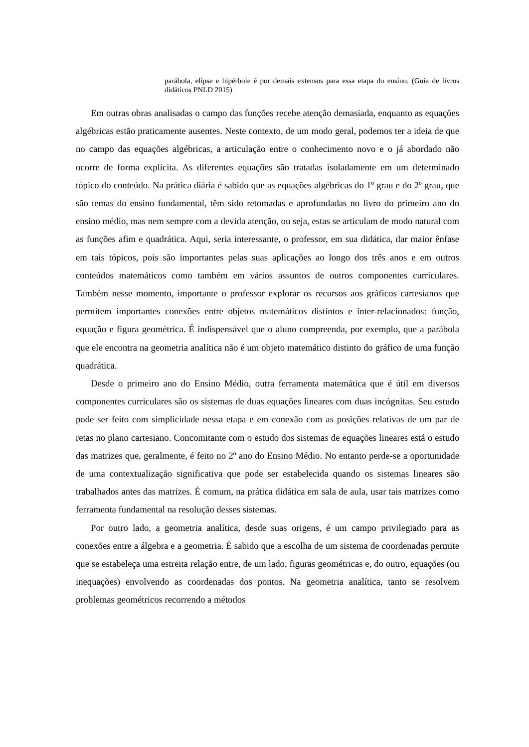parábola, elipse e hipérbole é por demais extensos para essa etapa do ensino. (Guia de livros didáticos PNLD 2015)
Em outras obras analisadas o campo das funções recebe atenção demasiada, enquanto as equações algébricas estão praticamente ausentes. Neste contexto, de um modo geral, podemos ter a ideia de que no campo das equações algébricas, a articulação entre o conhecimento novo e o já abordado não ocorre de forma explícita. As diferentes equações são tratadas isoladamente em um determinado tópico do conteúdo. Na prática diária é sabido que as equações algébricas do 1º grau e do 2º grau, que são temas do ensino fundamental, têm sido retomadas e aprofundadas no livro do primeiro ano do ensino médio, mas nem sempre com a devida atenção, ou seja, estas se articulam de modo natural com as funções afim e quadrática. Aqui, seria interessante, o professor, em sua didática, dar maior ênfase em tais tópicos, pois são importantes pelas suas aplicações ao longo dos três anos e em outros conteúdos matemáticos como também em vários assuntos de outros componentes curriculares. Também nesse momento, importante o professor explorar os recursos aos gráficos cartesianos que permitem importantes conexões entre objetos matemáticos distintos e inter-relacionados: função, equação e figura geométrica. É indispensável que o aluno compreenda, por exemplo, que a parábola que ele encontra na geometria analítica não é um objeto matemático distinto do gráfico de uma função quadrática.
Desde o primeiro ano do Ensino Médio, outra ferramenta matemática que é útil em diversos componentes curriculares são os sistemas de duas equações lineares com duas incógnitas. Seu estudo pode ser feito com simplicidade nessa etapa e em conexão com as posições relativas de um par de retas no plano cartesiano. Concomitante com o estudo dos sistemas de equações lineares está o estudo das matrizes que, geralmente, é feito no 2º ano do Ensino Médio. No entanto perde-se a oportunidade de uma contextualização significativa que pode ser estabelecida quando os sistemas lineares são trabalhados antes das matrizes. É comum, na prática didática em sala de aula, usar tais matrizes como ferramenta fundamental na resolução desses sistemas.
Por outro lado, a geometria analítica, desde suas origens, é um campo privilegiado para as conexões entre a álgebra e a geometria. É sabido que a escolha de um sistema de coordenadas permite que se estabeleça uma estreita relação entre, de um lado, figuras geométricas e, do outro, equações (ou inequações) envolvendo as coordenadas dos pontos. Na geometria analítica, tanto se resolvem problemas geométricos recorrendo a métodos